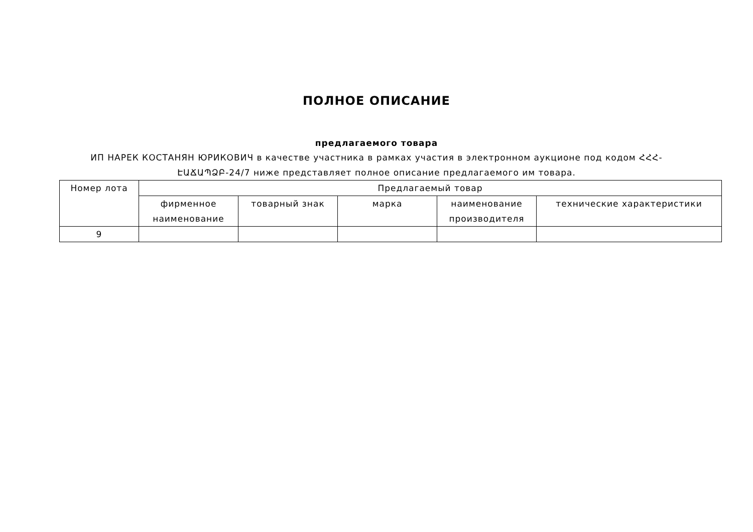ПОЛНОЕ ОПИСАНИЕ
предлагаемого товара
ИП НАРЕК КОСТАНЯН ЮРИКОВИЧ в качестве участника в рамках участия в электронном аукционе под кодом ՀՀՀ-ԷԱՃԱՊՁԲ-24/7 ниже представляет полное описание предлагаемого им товара.
| Номер лота | Предлагаемый товар | | | | |
| --- | --- | --- | --- | --- | --- |
| | фирменное наименование | товарный знак | марка | наименование производителя | технические характеристики |
| 9 | | | | | |